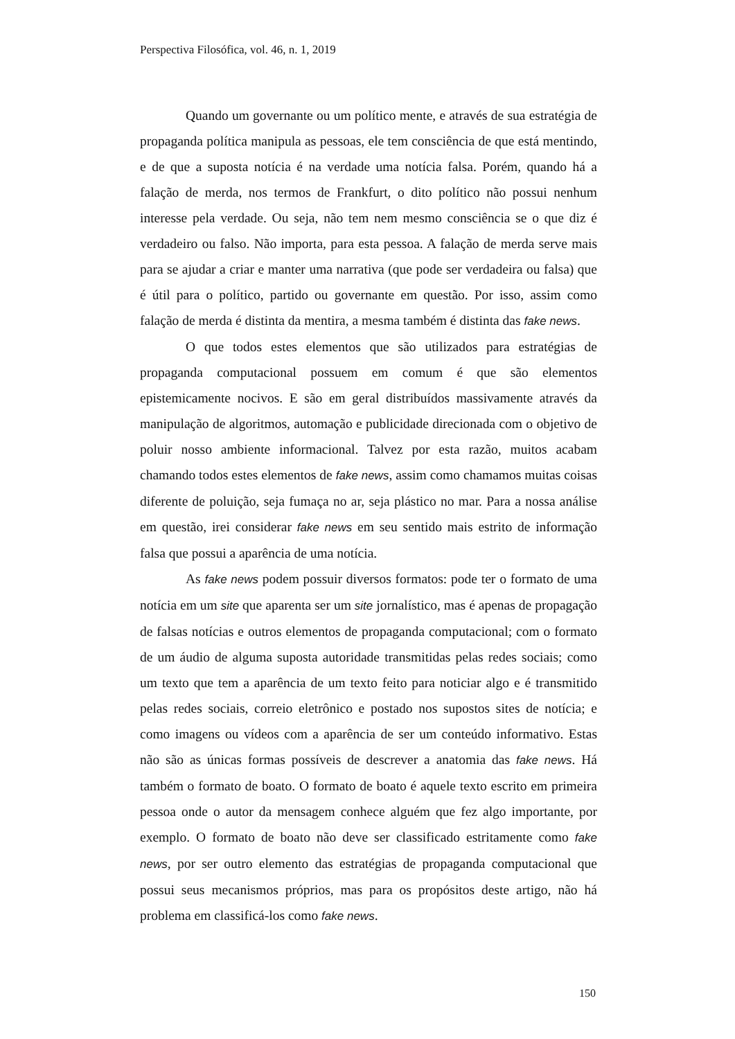Perspectiva Filosófica, vol. 46, n. 1, 2019
Quando um governante ou um político mente, e através de sua estratégia de propaganda política manipula as pessoas, ele tem consciência de que está mentindo, e de que a suposta notícia é na verdade uma notícia falsa. Porém, quando há a falação de merda, nos termos de Frankfurt, o dito político não possui nenhum interesse pela verdade. Ou seja, não tem nem mesmo consciência se o que diz é verdadeiro ou falso. Não importa, para esta pessoa. A falação de merda serve mais para se ajudar a criar e manter uma narrativa (que pode ser verdadeira ou falsa) que é útil para o político, partido ou governante em questão. Por isso, assim como falação de merda é distinta da mentira, a mesma também é distinta das fake news.
O que todos estes elementos que são utilizados para estratégias de propaganda computacional possuem em comum é que são elementos epistemicamente nocivos. E são em geral distribuídos massivamente através da manipulação de algoritmos, automação e publicidade direcionada com o objetivo de poluir nosso ambiente informacional. Talvez por esta razão, muitos acabam chamando todos estes elementos de fake news, assim como chamamos muitas coisas diferente de poluição, seja fumaça no ar, seja plástico no mar. Para a nossa análise em questão, irei considerar fake news em seu sentido mais estrito de informação falsa que possui a aparência de uma notícia.
As fake news podem possuir diversos formatos: pode ter o formato de uma notícia em um site que aparenta ser um site jornalístico, mas é apenas de propagação de falsas notícias e outros elementos de propaganda computacional; com o formato de um áudio de alguma suposta autoridade transmitidas pelas redes sociais; como um texto que tem a aparência de um texto feito para noticiar algo e é transmitido pelas redes sociais, correio eletrônico e postado nos supostos sites de notícia; e como imagens ou vídeos com a aparência de ser um conteúdo informativo. Estas não são as únicas formas possíveis de descrever a anatomia das fake news. Há também o formato de boato. O formato de boato é aquele texto escrito em primeira pessoa onde o autor da mensagem conhece alguém que fez algo importante, por exemplo. O formato de boato não deve ser classificado estritamente como fake news, por ser outro elemento das estratégias de propaganda computacional que possui seus mecanismos próprios, mas para os propósitos deste artigo, não há problema em classificá-los como fake news.
150